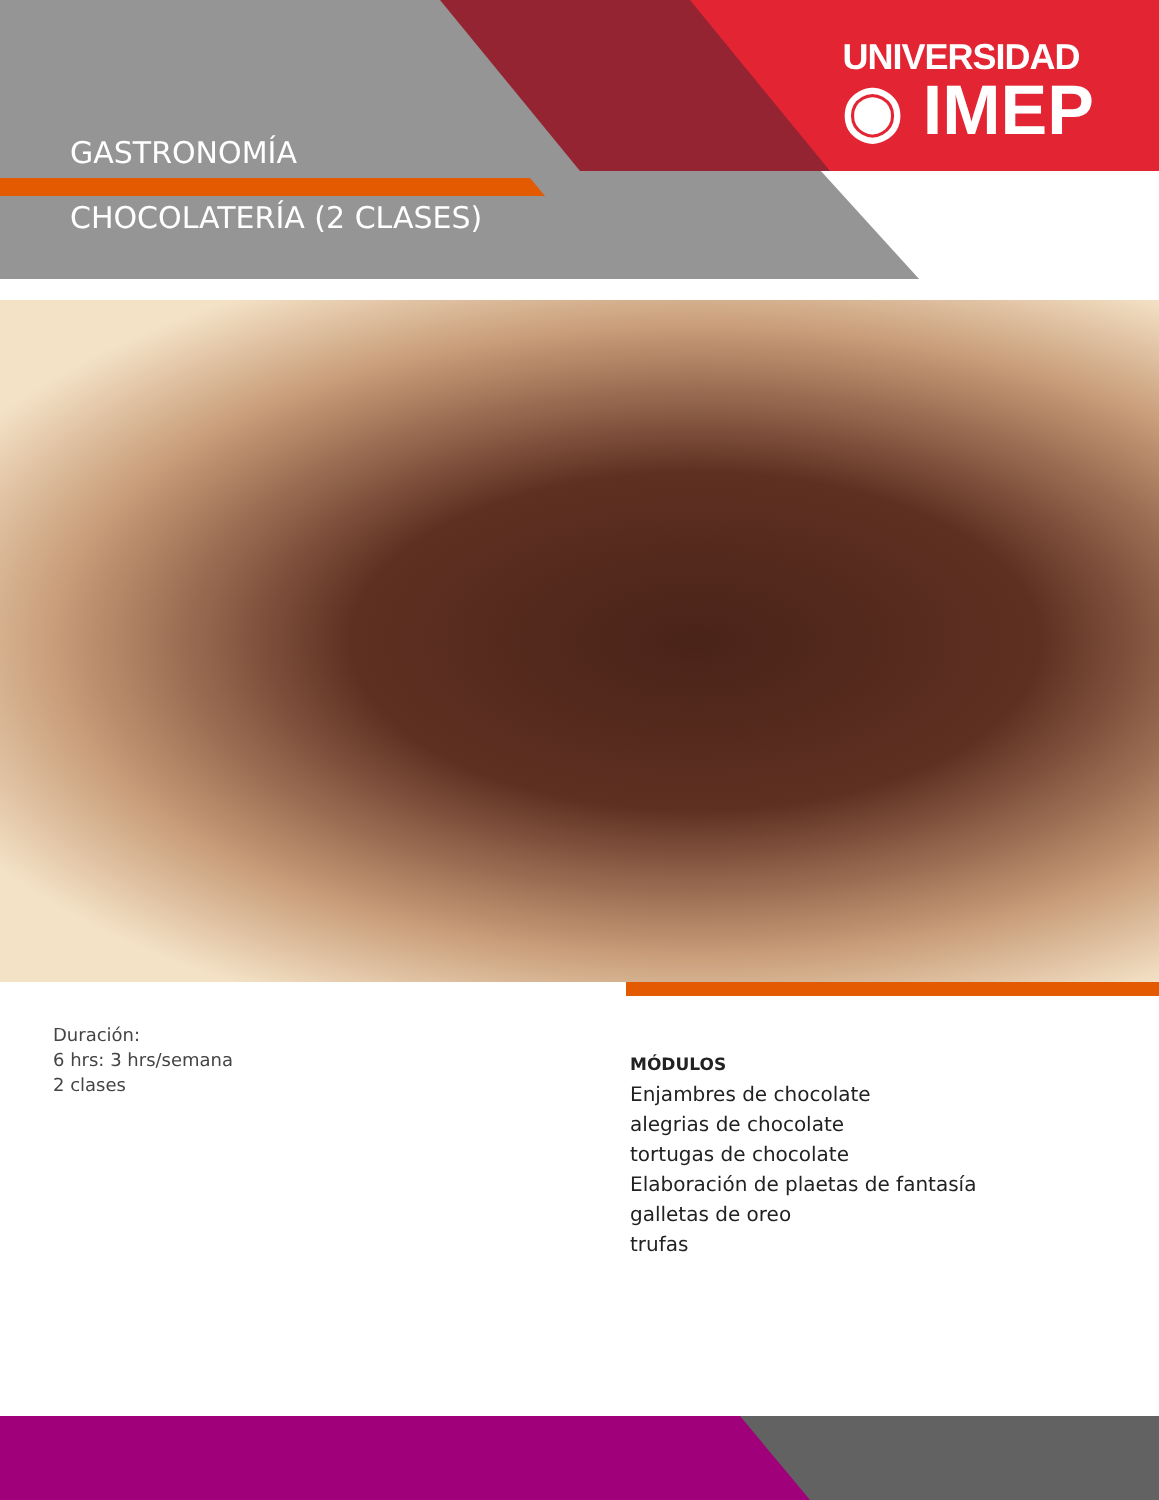UNIVERSIDAD
◉ IMEP
GASTRONOMÍA
CHOCOLATERÍA (2 CLASES)
Duración:
6 hrs: 3 hrs/semana
2 clases
MÓDULOS
Enjambres de chocolate
alegrias de chocolate
tortugas de chocolate
Elaboración de plaetas de fantasía
galletas de oreo
trufas